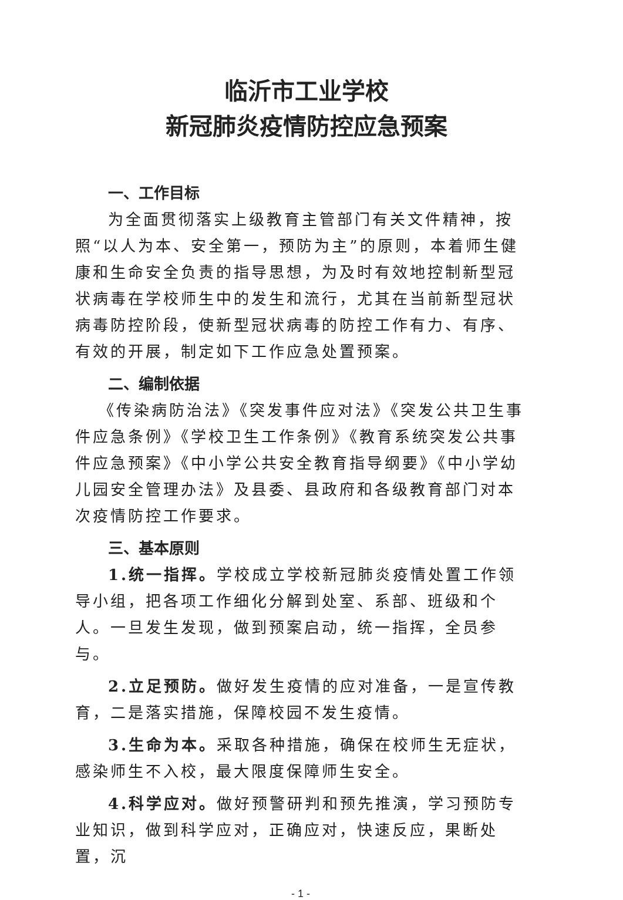临沂市工业学校
新冠肺炎疫情防控应急预案
一、工作目标
为全面贯彻落实上级教育主管部门有关文件精神，按照“以人为本、安全第一，预防为主”的原则，本着师生健康和生命安全负责的指导思想，为及时有效地控制新型冠状病毒在学校师生中的发生和流行，尤其在当前新型冠状病毒防控阶段，使新型冠状病毒的防控工作有力、有序、有效的开展，制定如下工作应急处置预案。
二、编制依据
《传染病防治法》《突发事件应对法》《突发公共卫生事件应急条例》《学校卫生工作条例》《教育系统突发公共事件应急预案》《中小学公共安全教育指导纲要》《中小学幼儿园安全管理办法》及县委、县政府和各级教育部门对本次疫情防控工作要求。
三、基本原则
1.统一指挥。学校成立学校新冠肺炎疫情处置工作领导小组，把各项工作细化分解到处室、系部、班级和个人。一旦发生发现，做到预案启动，统一指挥，全员参与。
2.立足预防。做好发生疫情的应对准备，一是宣传教育，二是落实措施，保障校园不发生疫情。
3.生命为本。采取各种措施，确保在校师生无症状，感染师生不入校，最大限度保障师生安全。
4.科学应对。做好预警研判和预先推演，学习预防专业知识，做到科学应对，正确应对，快速反应，果断处置，沉
- 1 -